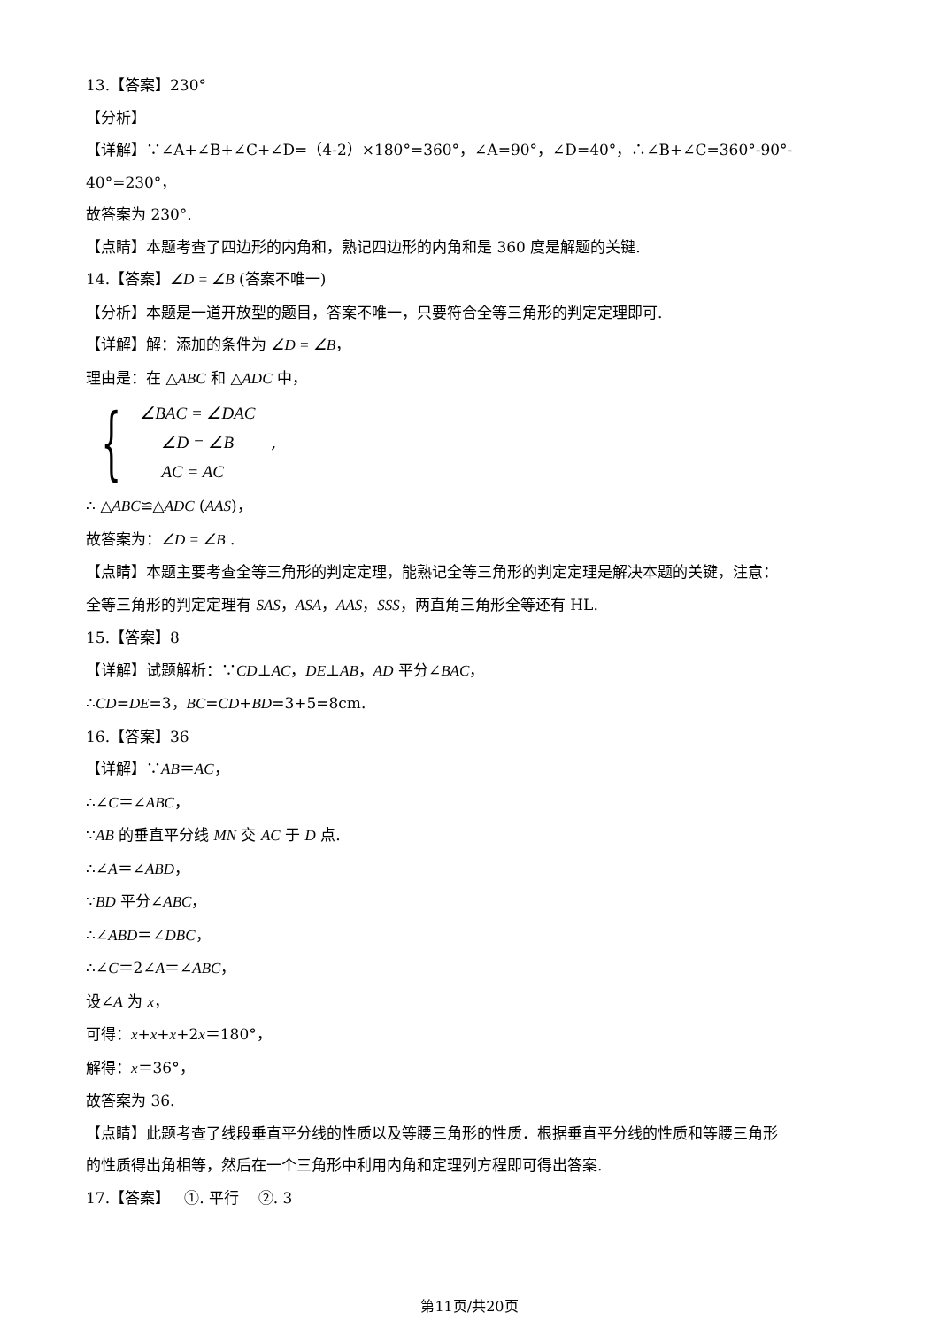13.【答案】230°
【分析】
【详解】∵∠A+∠B+∠C+∠D=（4-2）×180°=360°，∠A=90°，∠D=40°，∴∠B+∠C=360°-90°-
40°=230°，
故答案为 230°.
【点睛】本题考查了四边形的内角和，熟记四边形的内角和是 360 度是解题的关键.
14.【答案】∠D = ∠B (答案不唯一)
【分析】本题是一道开放型的题目，答案不唯一，只要符合全等三角形的判定定理即可.
【详解】解：添加的条件为 ∠D = ∠B，
理由是：在 △ABC 和 △ADC 中，
{
∠BAC = ∠DAC
∠D = ∠B ,
AC = AC
∴ △ABC≌△ADC (AAS)，
故答案为：∠D = ∠B .
【点睛】本题主要考查全等三角形的判定定理，能熟记全等三角形的判定定理是解决本题的关键，注意：
全等三角形的判定定理有 SAS，ASA，AAS，SSS，两直角三角形全等还有 HL.
15.【答案】8
【详解】试题解析：∵CD⊥AC，DE⊥AB，AD 平分∠BAC，
∴CD=DE=3，BC=CD+BD=3+5=8cm.
16.【答案】36
【详解】∵AB＝AC，
∴∠C＝∠ABC，
∵AB 的垂直平分线 MN 交 AC 于 D 点.
∴∠A＝∠ABD，
∵BD 平分∠ABC，
∴∠ABD＝∠DBC，
∴∠C＝2∠A＝∠ABC，
设∠A 为 x，
可得：x+x+x+2x＝180°，
解得：x＝36°，
故答案为 36.
【点睛】此题考查了线段垂直平分线的性质以及等腰三角形的性质．根据垂直平分线的性质和等腰三角形
的性质得出角相等，然后在一个三角形中利用内角和定理列方程即可得出答案.
17.【答案】 ①. 平行 ②. 3
第11页/共20页